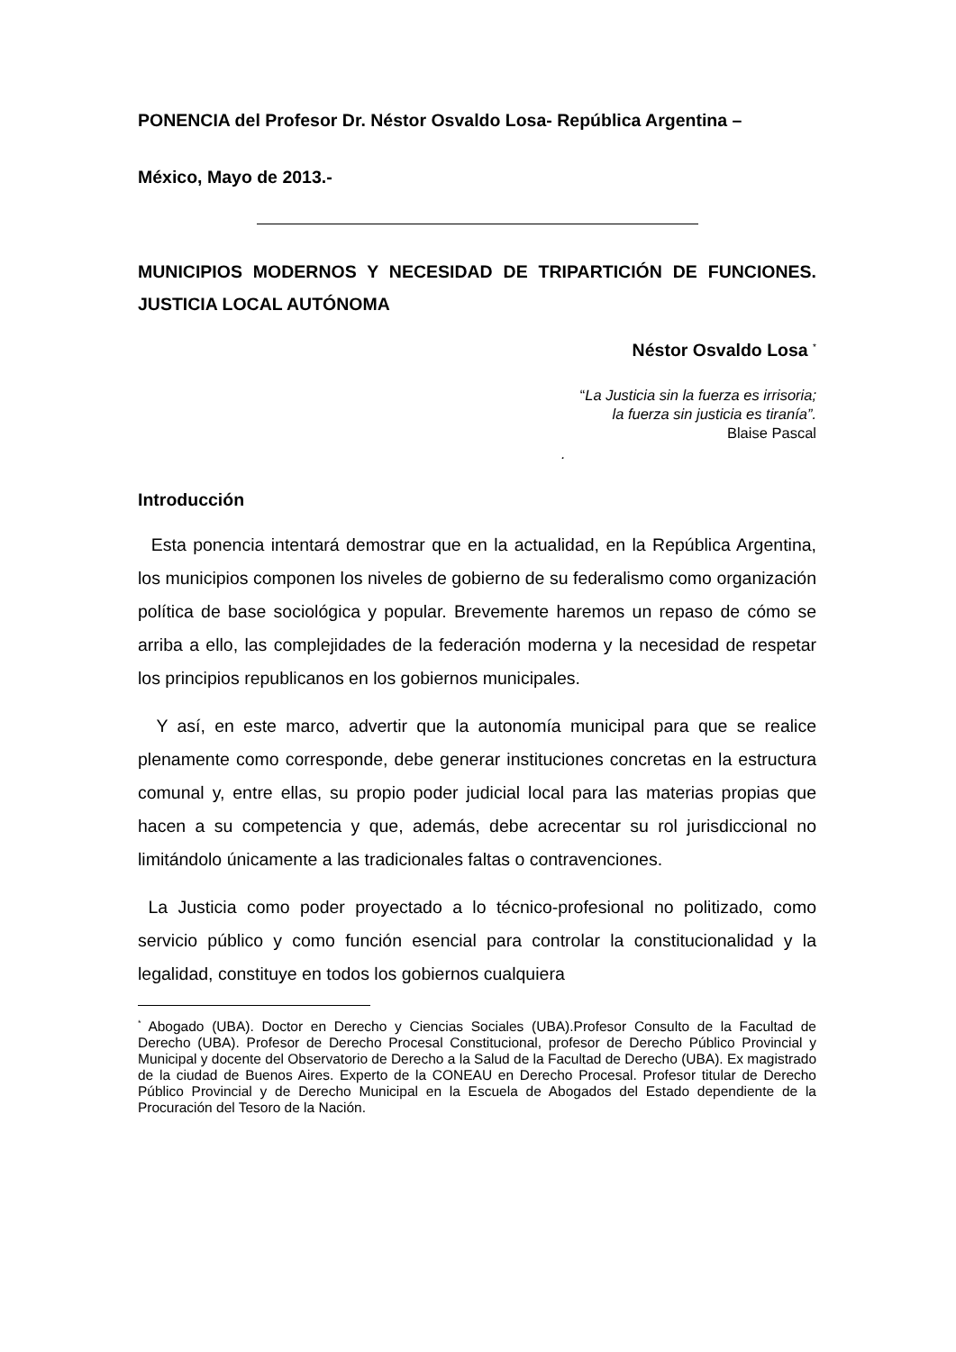PONENCIA del Profesor Dr. Néstor Osvaldo Losa- República Argentina –
México, Mayo de 2013.-
MUNICIPIOS MODERNOS Y NECESIDAD DE TRIPARTICIÓN DE FUNCIONES. JUSTICIA LOCAL AUTÓNOMA
Néstor Osvaldo Losa <sup>*</sup>
“La Justicia sin la fuerza es irrisoria;
la fuerza sin justicia es tiranía”.
Blaise Pascal
.
Introducción
Esta ponencia intentará demostrar que en la actualidad, en la República Argentina, los municipios componen los niveles de gobierno de su federalismo como organización política de base sociológica y popular. Brevemente haremos un repaso de cómo se arriba a ello, las complejidades de la federación moderna y la necesidad de respetar los principios republicanos en los gobiernos municipales.
Y así, en este marco, advertir que la autonomía municipal para que se realice plenamente como corresponde, debe generar instituciones concretas en la estructura comunal y, entre ellas, su propio poder judicial local para las materias propias que hacen a su competencia y que, además, debe acrecentar su rol jurisdiccional no limitándolo únicamente a las tradicionales faltas o contravenciones.
La Justicia como poder proyectado a lo técnico-profesional no politizado, como servicio público y como función esencial para controlar la constitucionalidad y la legalidad, constituye en todos los gobiernos cualquiera
<sup>*</sup> Abogado (UBA). Doctor en Derecho y Ciencias Sociales (UBA).Profesor Consulto de la Facultad de Derecho (UBA). Profesor de Derecho Procesal Constitucional, profesor de Derecho Público Provincial y Municipal y docente del Observatorio de Derecho a la Salud de la Facultad de Derecho (UBA). Ex magistrado de la ciudad de Buenos Aires. Experto de la CONEAU en Derecho Procesal. Profesor titular de Derecho Público Provincial y de Derecho Municipal en la Escuela de Abogados del Estado dependiente de la Procuración del Tesoro de la Nación.